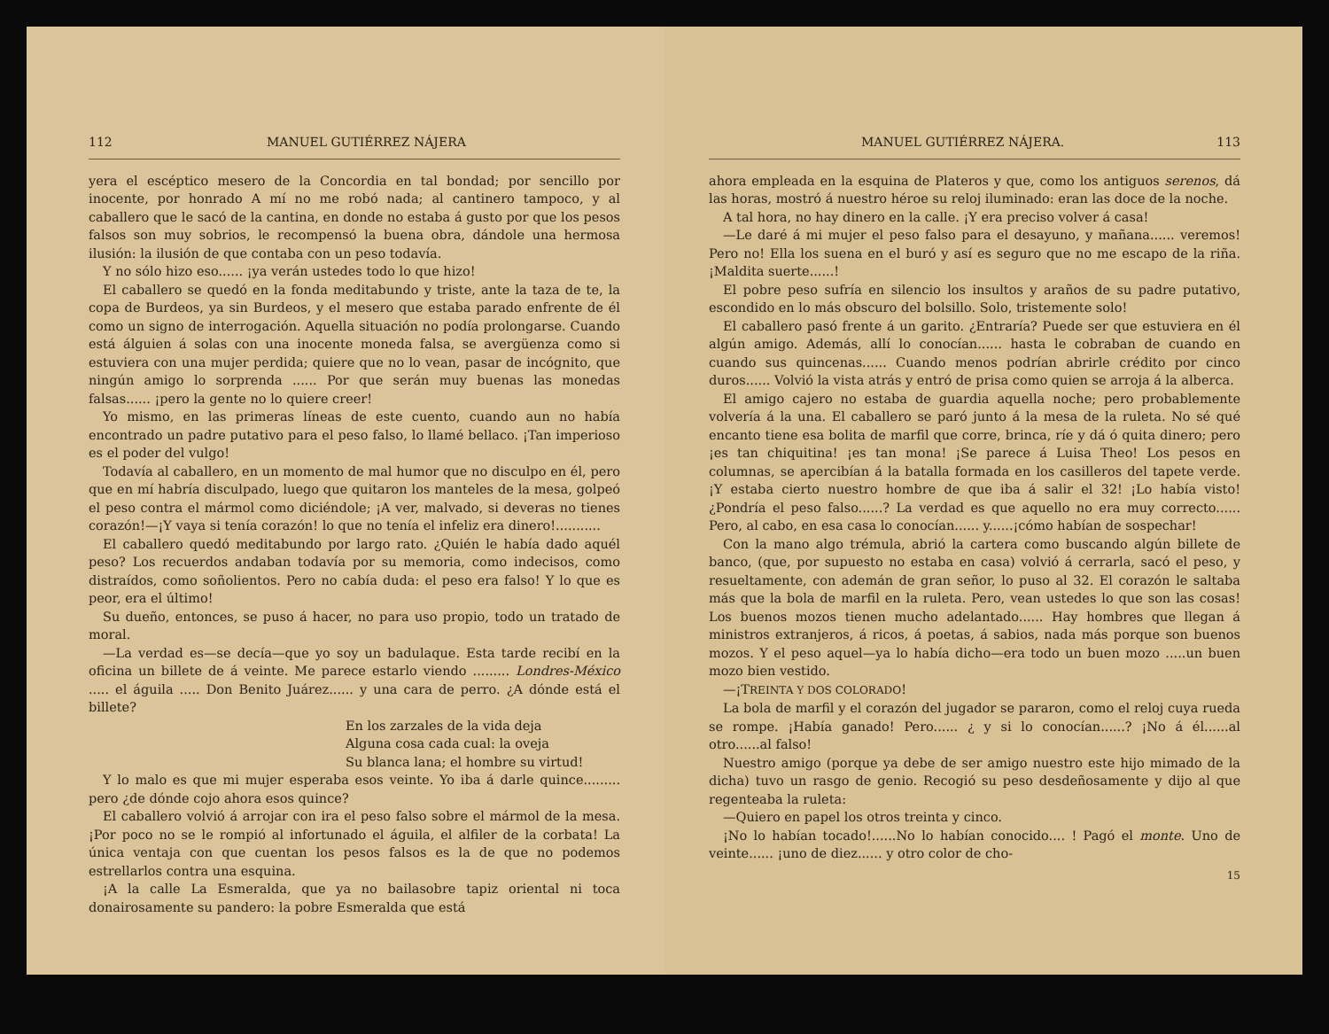112 MANUEL GUTIÉRREZ NÁJERA
yera el escéptico mesero de la Concordia en tal bondad; por sencillo por inocente, por honrado A mí no me robó nada; al cantinero tampoco, y al caballero que le sacó de la cantina, en donde no estaba á gusto por que los pesos falsos son muy sobrios, le recompensó la buena obra, dándole una hermosa ilusión: la ilusión de que contaba con un peso todavía.
Y no sólo hizo eso...... ¡ya verán ustedes todo lo que hizo!
El caballero se quedó en la fonda meditabundo y triste, ante la taza de te, la copa de Burdeos, ya sin Burdeos, y el mesero que estaba parado enfrente de él como un signo de interrogación. Aquella situación no podía prolongarse. Cuando está álguien á solas con una inocente moneda falsa, se avergüenza como si estuviera con una mujer perdida; quiere que no lo vean, pasar de incógnito, que ningún amigo lo sorprenda ...... Por que serán muy buenas las monedas falsas...... ¡pero la gente no lo quiere creer!
Yo mismo, en las primeras líneas de este cuento, cuando aun no había encontrado un padre putativo para el peso falso, lo llamé bellaco. ¡Tan imperioso es el poder del vulgo!
Todavía al caballero, en un momento de mal humor que no disculpo en él, pero que en mí habría disculpado, luego que quitaron los manteles de la mesa, golpeó el peso contra el mármol como diciéndole; ¡A ver, malvado, si deveras no tienes corazón!—¡Y vaya si tenía corazón! lo que no tenía el infeliz era dinero!...........
El caballero quedó meditabundo por largo rato. ¿Quién le había dado aquél peso? Los recuerdos andaban todavía por su memoria, como indecisos, como distraídos, como soñolientos. Pero no cabía duda: el peso era falso! Y lo que es peor, era el último!
Su dueño, entonces, se puso á hacer, no para uso propio, todo un tratado de moral.
—La verdad es—se decía—que yo soy un badulaque. Esta tarde recibí en la oficina un billete de á veinte. Me parece estarlo viendo ......... Londres-México ..... el águila ..... Don Benito Juárez...... y una cara de perro. ¿A dónde está el billete?
En los zarzales de la vida deja
Alguna cosa cada cual: la oveja
Su blanca lana; el hombre su virtud!
Y lo malo es que mi mujer esperaba esos veinte. Yo iba á darle quince......... pero ¿de dónde cojo ahora esos quince?
El caballero volvió á arrojar con ira el peso falso sobre el mármol de la mesa. ¡Por poco no se le rompió al infortunado el águila, el alfiler de la corbata! La única ventaja con que cuentan los pesos falsos es la de que no podemos estrellarlos contra una esquina.
¡A la calle La Esmeralda, que ya no bailasobre tapiz oriental ni toca donairosamente su pandero: la pobre Esmeralda que está
MANUEL GUTIÉRREZ NÁJERA. 113
ahora empleada en la esquina de Plateros y que, como los antiguos serenos, dá las horas, mostró á nuestro héroe su reloj iluminado: eran las doce de la noche.
A tal hora, no hay dinero en la calle. ¡Y era preciso volver á casa!
—Le daré á mi mujer el peso falso para el desayuno, y mañana...... veremos! Pero no! Ella los suena en el buró y así es seguro que no me escapo de la riña. ¡Maldita suerte......!
El pobre peso sufría en silencio los insultos y araños de su padre putativo, escondido en lo más obscuro del bolsillo. Solo, tristemente solo!
El caballero pasó frente á un garito. ¿Entraría? Puede ser que estuviera en él algún amigo. Además, allí lo conocían...... hasta le cobraban de cuando en cuando sus quincenas...... Cuando menos podrían abrirle crédito por cinco duros...... Volvió la vista atrás y entró de prisa como quien se arroja á la alberca.
El amigo cajero no estaba de guardia aquella noche; pero probablemente volvería á la una. El caballero se paró junto á la mesa de la ruleta. No sé qué encanto tiene esa bolita de marfil que corre, brinca, ríe y dá ó quita dinero; pero ¡es tan chiquitina! ¡es tan mona! ¡Se parece á Luisa Theo! Los pesos en columnas, se apercibían á la batalla formada en los casilleros del tapete verde. ¡Y estaba cierto nuestro hombre de que iba á salir el 32! ¡Lo había visto! ¿Pondría el peso falso......? La verdad es que aquello no era muy correcto...... Pero, al cabo, en esa casa lo conocían...... y......¡cómo habían de sospechar!
Con la mano algo trémula, abrió la cartera como buscando algún billete de banco, (que, por supuesto no estaba en casa) volvió á cerrarla, sacó el peso, y resueltamente, con ademán de gran señor, lo puso al 32. El corazón le saltaba más que la bola de marfil en la ruleta. Pero, vean ustedes lo que son las cosas! Los buenos mozos tienen mucho adelantado...... Hay hombres que llegan á ministros extranjeros, á ricos, á poetas, á sabios, nada más porque son buenos mozos. Y el peso aquel—ya lo había dicho—era todo un buen mozo .....un buen mozo bien vestido.
—¡TREINTA Y DOS COLORADO!
La bola de marfil y el corazón del jugador se pararon, como el reloj cuya rueda se rompe. ¡Había ganado! Pero...... ¿ y si lo conocían......? ¡No á él......al otro......al falso!
Nuestro amigo (porque ya debe de ser amigo nuestro este hijo mimado de la dicha) tuvo un rasgo de genio. Recogió su peso desdeñosamente y dijo al que regenteaba la ruleta:
—Quiero en papel los otros treinta y cinco.
¡No lo habían tocado!......No lo habían conocido.... ! Pagó el monte. Uno de veinte...... ¡uno de diez...... y otro color de cho-
15